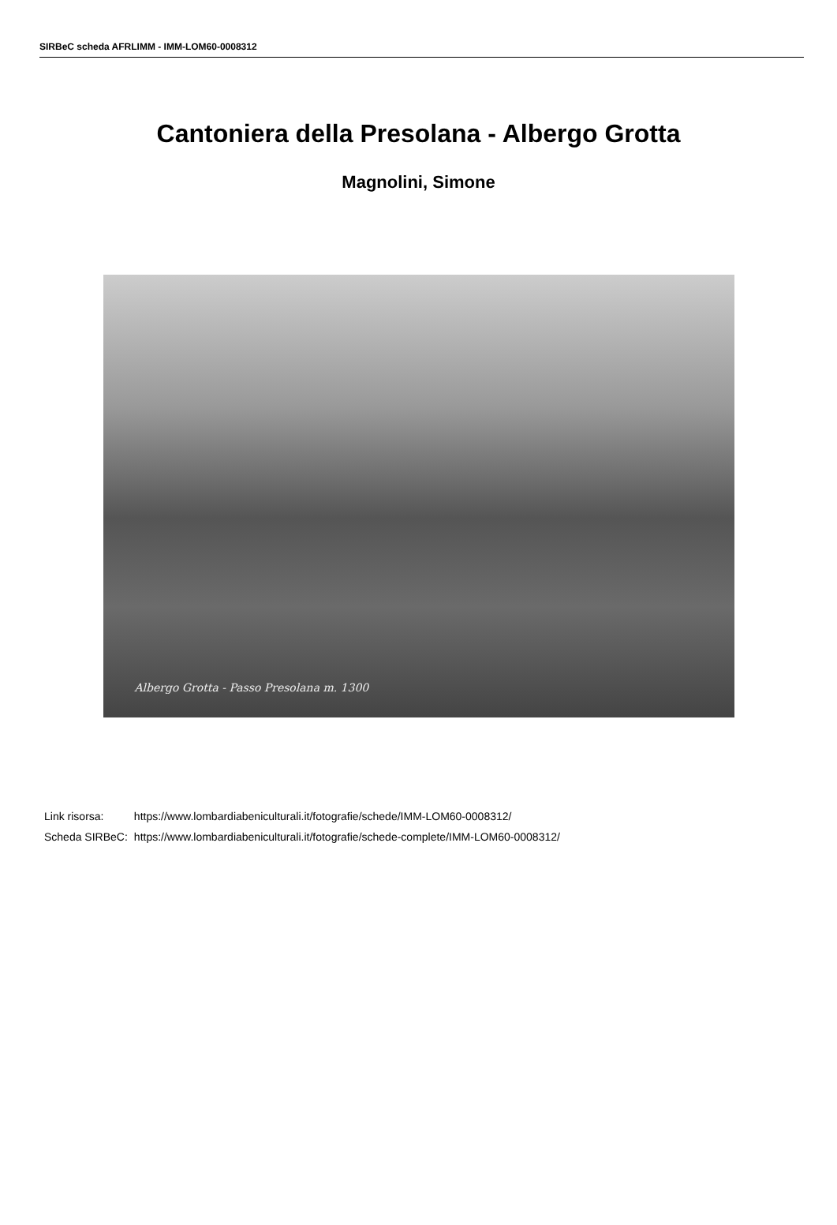SIRBeC scheda AFRLIMM - IMM-LOM60-0008312
Cantoniera della Presolana - Albergo Grotta
Magnolini, Simone
Albergo Grotta - Passo Presolana m. 1300
| Link risorsa: | https://www.lombardiabeniculturali.it/fotografie/schede/IMM-LOM60-0008312/ |
| Scheda SIRBeC: | https://www.lombardiabeniculturali.it/fotografie/schede-complete/IMM-LOM60-0008312/ |